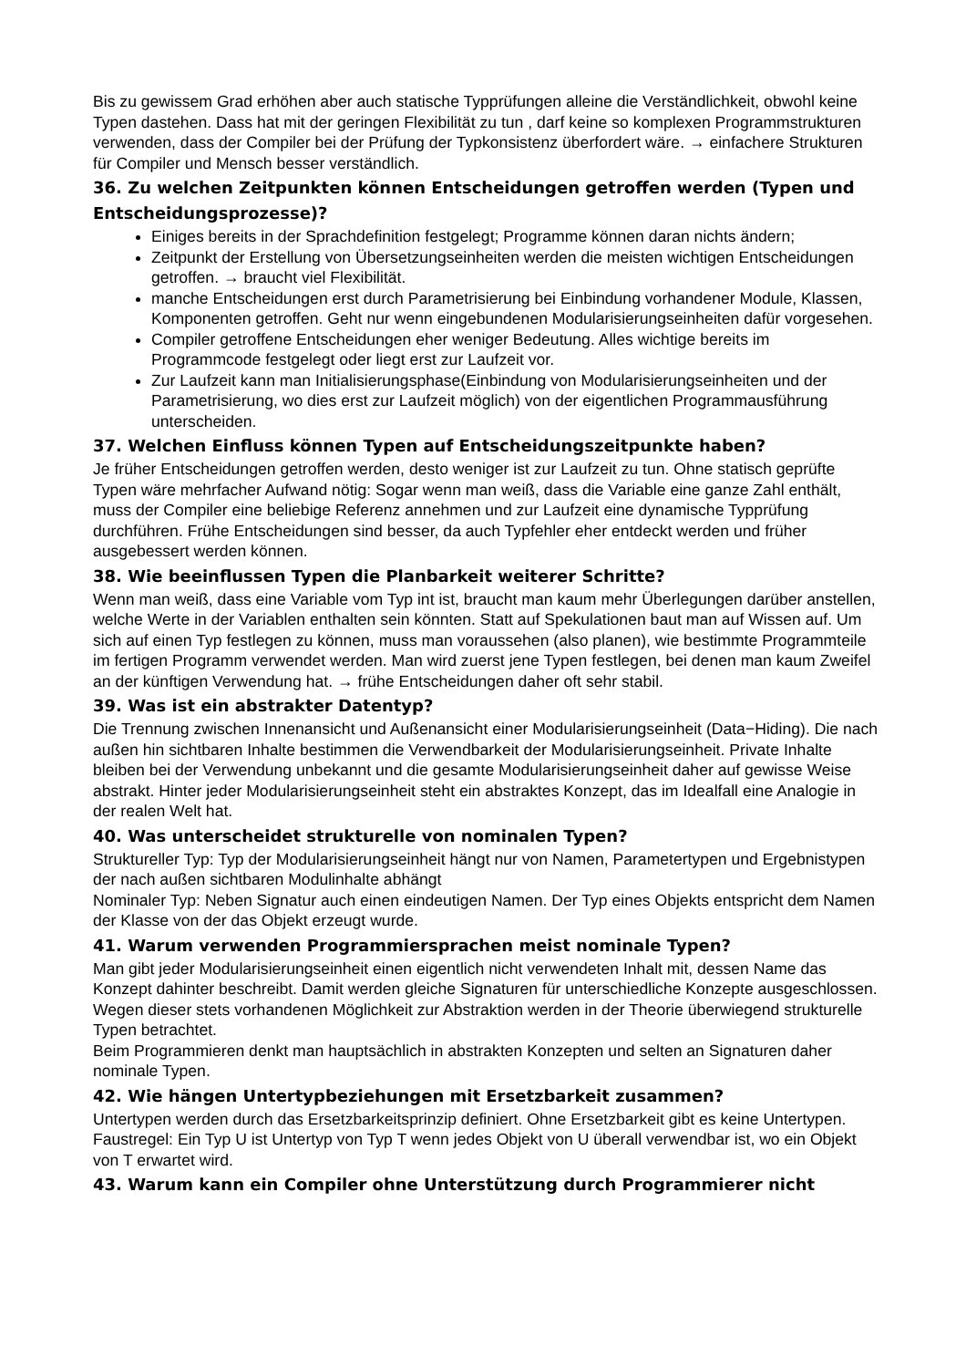Bis zu gewissem Grad erhöhen aber auch statische Typprüfungen alleine die Verständlichkeit, obwohl keine Typen dastehen. Dass hat mit der geringen Flexibilität zu tun , darf keine so komplexen Programmstrukturen verwenden, dass der Compiler bei der Prüfung der Typkonsistenz überfordert wäre. → einfachere Strukturen für Compiler und Mensch besser verständlich.
36. Zu welchen Zeitpunkten können Entscheidungen getroffen werden (Typen und Entscheidungsprozesse)?
Einiges bereits in der Sprachdefinition festgelegt; Programme können daran nichts ändern;
Zeitpunkt der Erstellung von Übersetzungseinheiten werden die meisten wichtigen Entscheidungen getroffen. → braucht viel Flexibilität.
manche Entscheidungen erst durch Parametrisierung bei Einbindung vorhandener Module, Klassen, Komponenten getroffen. Geht nur wenn eingebundenen Modularisierungseinheiten dafür vorgesehen.
Compiler getroffene Entscheidungen eher weniger Bedeutung. Alles wichtige bereits im Programmcode festgelegt oder liegt erst zur Laufzeit vor.
Zur Laufzeit kann man Initialisierungsphase(Einbindung von Modularisierungseinheiten und der Parametrisierung, wo dies erst zur Laufzeit möglich) von der eigentlichen Programmausführung unterscheiden.
37. Welchen Einfluss können Typen auf Entscheidungszeitpunkte haben?
Je früher Entscheidungen getroffen werden, desto weniger ist zur Laufzeit zu tun. Ohne statisch geprüfte Typen wäre mehrfacher Aufwand nötig: Sogar wenn man weiß, dass die Variable eine ganze Zahl enthält, muss der Compiler eine beliebige Referenz annehmen und zur Laufzeit eine dynamische Typprüfung durchführen. Frühe Entscheidungen sind besser, da auch Typfehler eher entdeckt werden und früher ausgebessert werden können.
38. Wie beeinflussen Typen die Planbarkeit weiterer Schritte?
Wenn man weiß, dass eine Variable vom Typ int ist, braucht man kaum mehr Überlegungen darüber anstellen, welche Werte in der Variablen enthalten sein könnten. Statt auf Spekulationen baut man auf Wissen auf. Um sich auf einen Typ festlegen zu können, muss man voraussehen (also planen), wie bestimmte Programmteile im fertigen Programm verwendet werden. Man wird zuerst jene Typen festlegen, bei denen man kaum Zweifel an der künftigen Verwendung hat. → frühe Entscheidungen daher oft sehr stabil.
39. Was ist ein abstrakter Datentyp?
Die Trennung zwischen Innenansicht und Außenansicht einer Modularisierungseinheit (Data−Hiding). Die nach außen hin sichtbaren Inhalte bestimmen die Verwendbarkeit der Modularisierungseinheit. Private Inhalte bleiben bei der Verwendung unbekannt und die gesamte Modularisierungseinheit daher auf gewisse Weise abstrakt. Hinter jeder Modularisierungseinheit steht ein abstraktes Konzept, das im Idealfall eine Analogie in der realen Welt hat.
40. Was unterscheidet strukturelle von nominalen Typen?
Struktureller Typ: Typ der Modularisierungseinheit hängt nur von Namen, Parametertypen und Ergebnistypen der nach außen sichtbaren Modulinhalte abhängt
Nominaler Typ: Neben Signatur auch einen eindeutigen Namen. Der Typ eines Objekts entspricht dem Namen der Klasse von der das Objekt erzeugt wurde.
41. Warum verwenden Programmiersprachen meist nominale Typen?
Man gibt jeder Modularisierungseinheit einen eigentlich nicht verwendeten Inhalt mit, dessen Name das Konzept dahinter beschreibt. Damit werden gleiche Signaturen für unterschiedliche Konzepte ausgeschlossen. Wegen dieser stets vorhandenen Möglichkeit zur Abstraktion werden in der Theorie überwiegend strukturelle Typen betrachtet.
Beim Programmieren denkt man hauptsächlich in abstrakten Konzepten und selten an Signaturen daher nominale Typen.
42. Wie hängen Untertypbeziehungen mit Ersetzbarkeit zusammen?
Untertypen werden durch das Ersetzbarkeitsprinzip definiert. Ohne Ersetzbarkeit gibt es keine Untertypen.
Faustregel: Ein Typ U ist Untertyp von Typ T wenn jedes Objekt von U überall verwendbar ist, wo ein Objekt von T erwartet wird.
43. Warum kann ein Compiler ohne Unterstützung durch Programmierer nicht